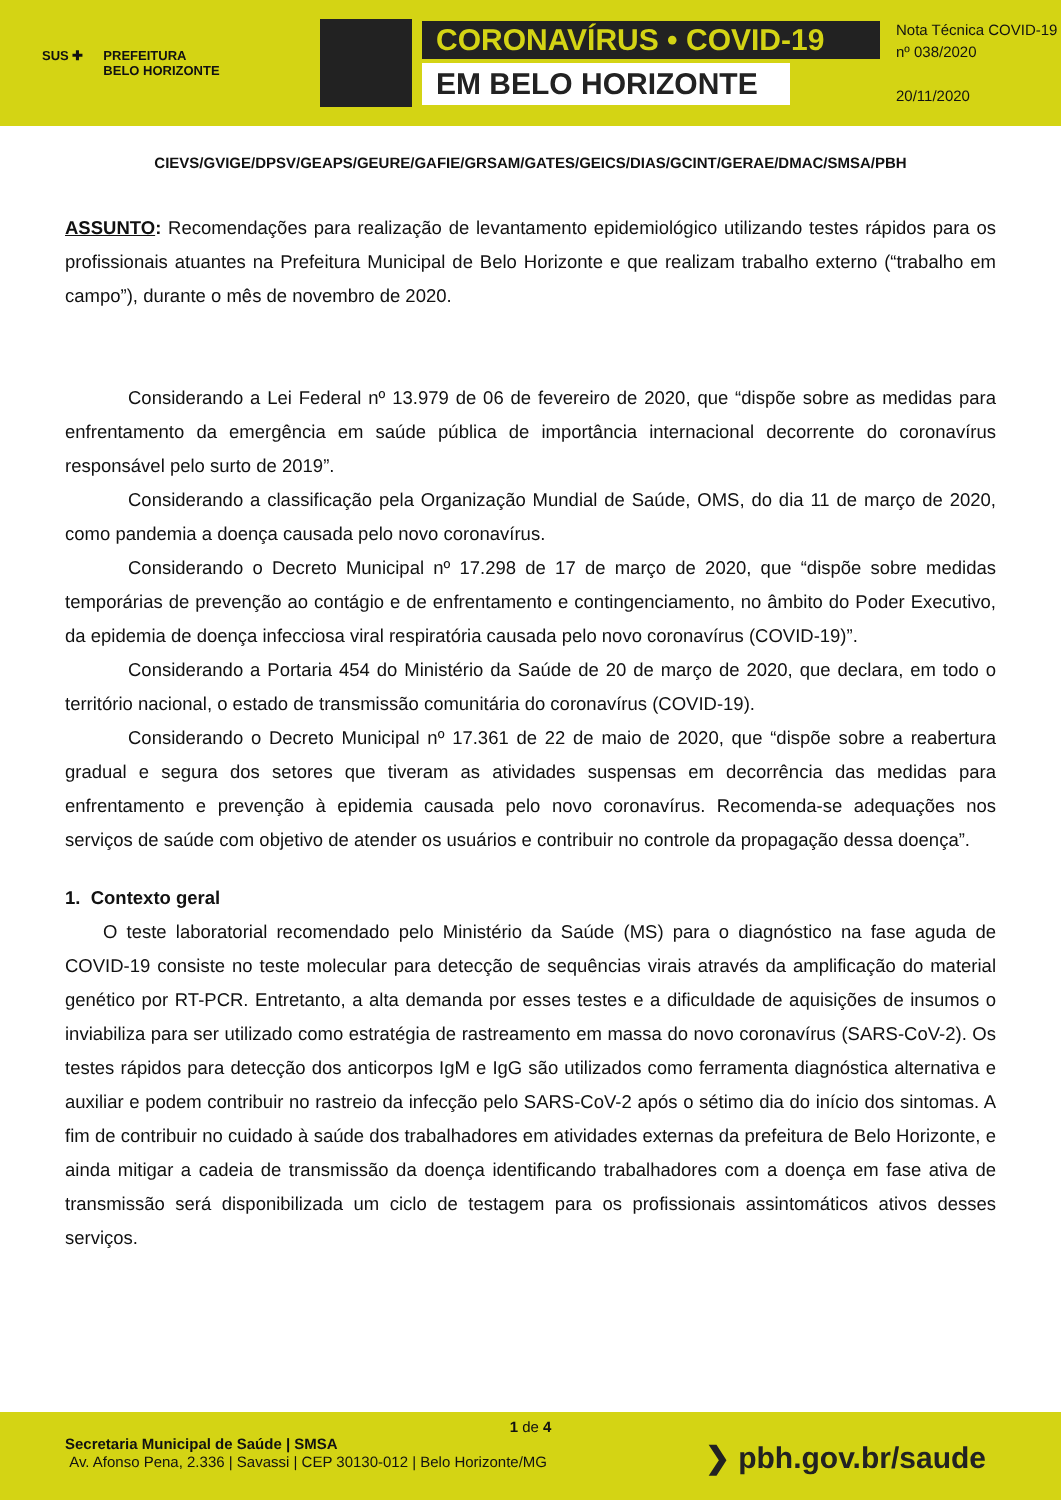SUS ✚ PREFEITURA
BELO HORIZONTE
CORONAVÍRUS • COVID-19
EM BELO HORIZONTE
Nota Técnica COVID-19
nº 038/2020
20/11/2020
CIEVS/GVIGE/DPSV/GEAPS/GEURE/GAFIE/GRSAM/GATES/GEICS/DIAS/GCINT/GERAE/DMAC/SMSA/PBH
ASSUNTO: Recomendações para realização de levantamento epidemiológico utilizando testes rápidos para os profissionais atuantes na Prefeitura Municipal de Belo Horizonte e que realizam trabalho externo (“trabalho em campo”), durante o mês de novembro de 2020.
Considerando a Lei Federal nº 13.979 de 06 de fevereiro de 2020, que “dispõe sobre as medidas para enfrentamento da emergência em saúde pública de importância internacional decorrente do coronavírus responsável pelo surto de 2019”.
Considerando a classificação pela Organização Mundial de Saúde, OMS, do dia 11 de março de 2020, como pandemia a doença causada pelo novo coronavírus.
Considerando o Decreto Municipal nº 17.298 de 17 de março de 2020, que “dispõe sobre medidas temporárias de prevenção ao contágio e de enfrentamento e contingenciamento, no âmbito do Poder Executivo, da epidemia de doença infecciosa viral respiratória causada pelo novo coronavírus (COVID-19)”.
Considerando a Portaria 454 do Ministério da Saúde de 20 de março de 2020, que declara, em todo o território nacional, o estado de transmissão comunitária do coronavírus (COVID-19).
Considerando o Decreto Municipal nº 17.361 de 22 de maio de 2020, que “dispõe sobre a reabertura gradual e segura dos setores que tiveram as atividades suspensas em decorrência das medidas para enfrentamento e prevenção à epidemia causada pelo novo coronavírus. Recomenda-se adequações nos serviços de saúde com objetivo de atender os usuários e contribuir no controle da propagação dessa doença”.
1. Contexto geral
O teste laboratorial recomendado pelo Ministério da Saúde (MS) para o diagnóstico na fase aguda de COVID-19 consiste no teste molecular para detecção de sequências virais através da amplificação do material genético por RT-PCR. Entretanto, a alta demanda por esses testes e a dificuldade de aquisições de insumos o inviabiliza para ser utilizado como estratégia de rastreamento em massa do novo coronavírus (SARS-CoV-2). Os testes rápidos para detecção dos anticorpos IgM e IgG são utilizados como ferramenta diagnóstica alternativa e auxiliar e podem contribuir no rastreio da infecção pelo SARS-CoV-2 após o sétimo dia do início dos sintomas. A fim de contribuir no cuidado à saúde dos trabalhadores em atividades externas da prefeitura de Belo Horizonte, e ainda mitigar a cadeia de transmissão da doença identificando trabalhadores com a doença em fase ativa de transmissão será disponibilizada um ciclo de testagem para os profissionais assintomáticos ativos desses serviços.
1 de 4
Secretaria Municipal de Saúde | SMSA
Av. Afonso Pena, 2.336 | Savassi | CEP 30130-012 | Belo Horizonte/MG
❯ pbh.gov.br/saude